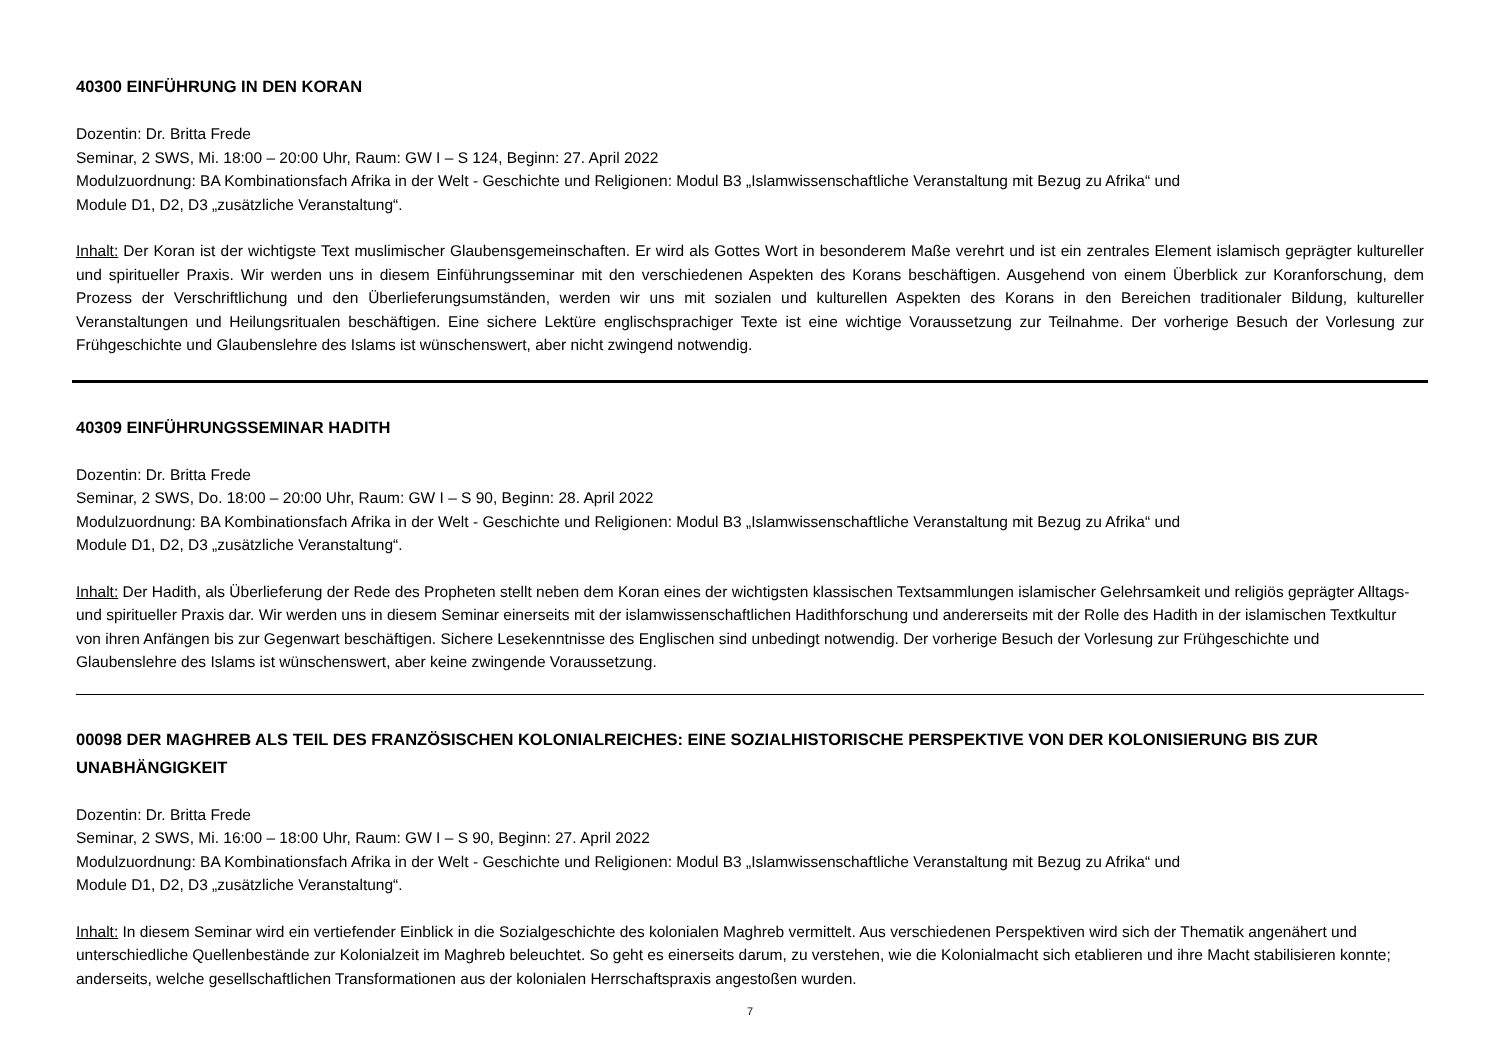40300 EINFÜHRUNG IN DEN KORAN
Dozentin: Dr. Britta Frede
Seminar, 2 SWS, Mi. 18:00 – 20:00 Uhr, Raum: GW I – S 124, Beginn: 27. April 2022
Modulzuordnung: BA Kombinationsfach Afrika in der Welt - Geschichte und Religionen: Modul B3 „Islamwissenschaftliche Veranstaltung mit Bezug zu Afrika“ und
Module D1, D2, D3 „zusätzliche Veranstaltung“.
Inhalt: Der Koran ist der wichtigste Text muslimischer Glaubensgemeinschaften. Er wird als Gottes Wort in besonderem Maße verehrt und ist ein zentrales Element islamisch geprägter kultureller und spiritueller Praxis. Wir werden uns in diesem Einführungsseminar mit den verschiedenen Aspekten des Korans beschäftigen. Ausgehend von einem Überblick zur Koranforschung, dem Prozess der Verschriftlichung und den Überlieferungsumständen, werden wir uns mit sozialen und kulturellen Aspekten des Korans in den Bereichen traditionaler Bildung, kultureller Veranstaltungen und Heilungsritualen beschäftigen. Eine sichere Lektüre englischsprachiger Texte ist eine wichtige Voraussetzung zur Teilnahme. Der vorherige Besuch der Vorlesung zur Frühgeschichte und Glaubenslehre des Islams ist wünschenswert, aber nicht zwingend notwendig.
40309 EINFÜHRUNGSSEMINAR HADITH
Dozentin: Dr. Britta Frede
Seminar, 2 SWS, Do. 18:00 – 20:00 Uhr, Raum: GW I – S 90, Beginn: 28. April 2022
Modulzuordnung: BA Kombinationsfach Afrika in der Welt - Geschichte und Religionen: Modul B3 „Islamwissenschaftliche Veranstaltung mit Bezug zu Afrika“ und
Module D1, D2, D3 „zusätzliche Veranstaltung“.
Inhalt: Der Hadith, als Überlieferung der Rede des Propheten stellt neben dem Koran eines der wichtigsten klassischen Textsammlungen islamischer Gelehrsamkeit und religiös geprägter Alltags- und spiritueller Praxis dar. Wir werden uns in diesem Seminar einerseits mit der islamwissenschaftlichen Hadithforschung und andererseits mit der Rolle des Hadith in der islamischen Textkultur von ihren Anfängen bis zur Gegenwart beschäftigen. Sichere Lesekenntnisse des Englischen sind unbedingt notwendig. Der vorherige Besuch der Vorlesung zur Frühgeschichte und Glaubenslehre des Islams ist wünschenswert, aber keine zwingende Voraussetzung.
00098 DER MAGHREB ALS TEIL DES FRANZÖSISCHEN KOLONIALREICHES: EINE SOZIALHISTORISCHE PERSPEKTIVE VON DER KOLONISIERUNG BIS ZUR UNABHÄNGIGKEIT
Dozentin: Dr. Britta Frede
Seminar, 2 SWS, Mi. 16:00 – 18:00 Uhr, Raum: GW I – S 90, Beginn: 27. April 2022
Modulzuordnung: BA Kombinationsfach Afrika in der Welt - Geschichte und Religionen: Modul B3 „Islamwissenschaftliche Veranstaltung mit Bezug zu Afrika“ und
Module D1, D2, D3 „zusätzliche Veranstaltung“.
Inhalt: In diesem Seminar wird ein vertiefender Einblick in die Sozialgeschichte des kolonialen Maghreb vermittelt. Aus verschiedenen Perspektiven wird sich der Thematik angenähert und unterschiedliche Quellenbestände zur Kolonialzeit im Maghreb beleuchtet. So geht es einerseits darum, zu verstehen, wie die Kolonialmacht sich etablieren und ihre Macht stabilisieren konnte; anderseits, welche gesellschaftlichen Transformationen aus der kolonialen Herrschaftspraxis angestoßen wurden.
7